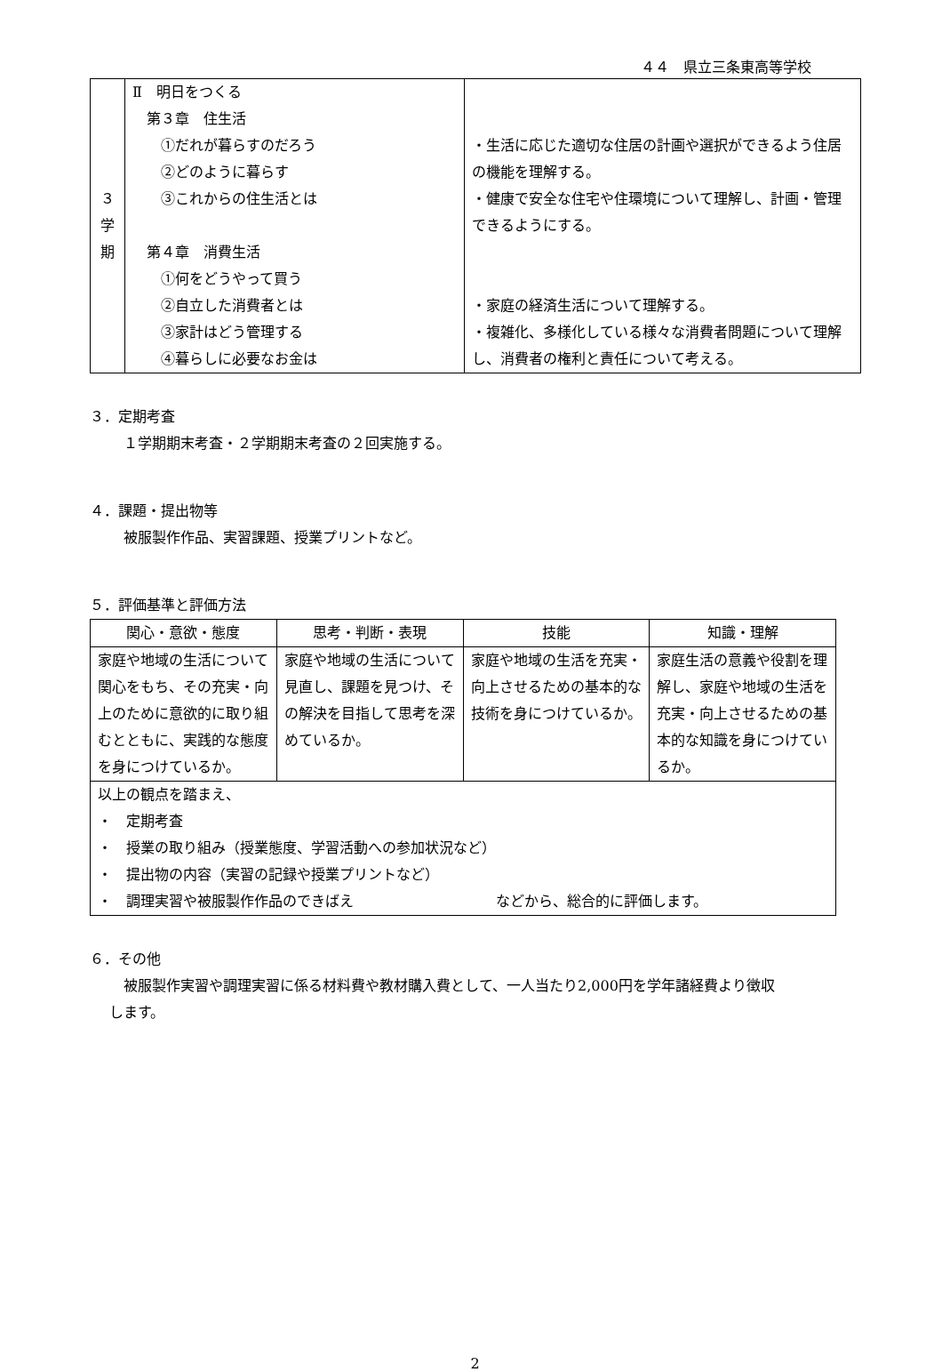４４　県立三条東高等学校
| ３ 学 期 | Ⅱ 明日をつくる 第３章 住生活 ①だれが暮らすのだろう ②どのように暮らす ③これからの住生活とは 第４章 消費生活 ①何をどうやって買う ②自立した消費者とは ③家計はどう管理する ④暮らしに必要なお金は | ・生活に応じた適切な住居の計画や選択ができるよう住居の機能を理解する。 ・健康で安全な住宅や住環境について理解し、計画・管理できるようにする。 ・家庭の経済生活について理解する。 ・複雑化、多様化している様々な消費者問題について理解し、消費者の権利と責任について考える。 |
３．定期考査
１学期期末考査・２学期期末考査の２回実施する。
４．課題・提出物等
被服製作作品、実習課題、授業プリントなど。
５．評価基準と評価方法
| 関心・意欲・態度 | 思考・判断・表現 | 技能 | 知識・理解 |
| --- | --- | --- | --- |
| 家庭や地域の生活について関心をもち、その充実・向上のために意欲的に取り組むとともに、実践的な態度を身につけているか。 | 家庭や地域の生活について見直し、課題を見つけ、その解決を目指して思考を深めているか。 | 家庭や地域の生活を充実・向上させるための基本的な技術を身につけているか。 | 家庭生活の意義や役割を理解し、家庭や地域の生活を充実・向上させるための基本的な知識を身につけているか。 |
| 以上の観点を踏まえ、 ・ 定期考査 ・ 授業の取り組み（授業態度、学習活動への参加状況など） ・ 提出物の内容（実習の記録や授業プリントなど） ・ 調理実習や被服製作作品のできばえ など から、総合的に評価します。 | | | |
６．その他
被服製作実習や調理実習に係る材料費や教材購入費として、一人当たり2,000円を学年諸経費より徴収
します。
2